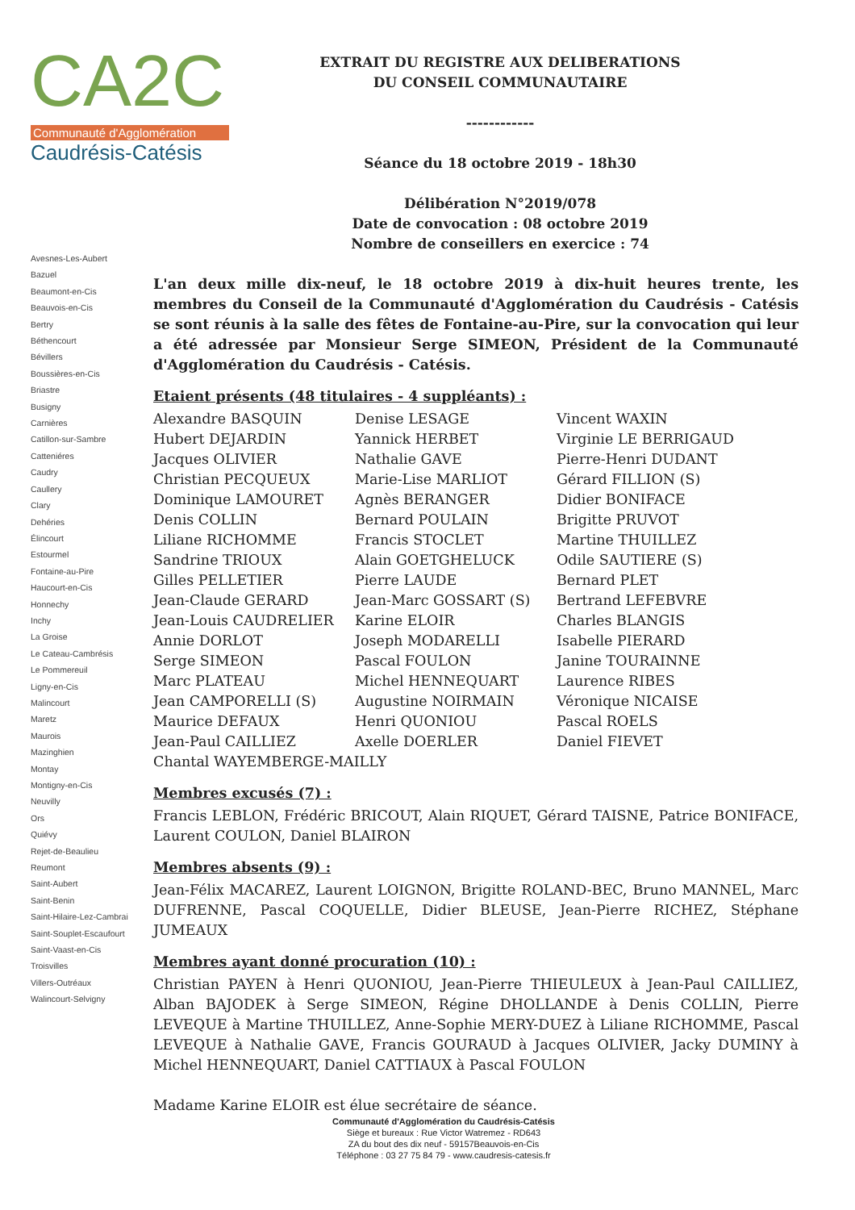CA2C
Communauté d'Agglomération
Caudrésis-Catésis
Avesnes-Les-Aubert
Bazuel
Beaumont-en-Cis
Beauvois-en-Cis
Bertry
Béthencourt
Bévillers
Boussières-en-Cis
Briastre
Busigny
Carnières
Catillon-sur-Sambre
Catteniéres
Caudry
Caullery
Clary
Dehéries
Élincourt
Estourmel
Fontaine-au-Pire
Haucourt-en-Cis
Honnechy
Inchy
La Groise
Le Cateau-Cambrésis
Le Pommereuil
Ligny-en-Cis
Malincourt
Maretz
Maurois
Mazinghien
Montay
Montigny-en-Cis
Neuvilly
Ors
Quiévy
Rejet-de-Beaulieu
Reumont
Saint-Aubert
Saint-Benin
Saint-Hilaire-Lez-Cambrai
Saint-Souplet-Escaufourt
Saint-Vaast-en-Cis
Troisvilles
Villers-Outréaux
Walincourt-Selvigny
EXTRAIT DU REGISTRE AUX DELIBERATIONS
DU CONSEIL COMMUNAUTAIRE
------------
Séance du 18 octobre 2019 - 18h30
Délibération N°2019/078
Date de convocation : 08 octobre 2019
Nombre de conseillers en exercice : 74
L'an deux mille dix-neuf, le 18 octobre 2019 à dix-huit heures trente, les membres du Conseil de la Communauté d'Agglomération du Caudrésis - Catésis se sont réunis à la salle des fêtes de Fontaine-au-Pire, sur la convocation qui leur a été adressée par Monsieur Serge SIMEON, Président de la Communauté d'Agglomération du Caudrésis - Catésis.
Etaient présents (48 titulaires - 4 suppléants) :
Alexandre BASQUIN
Hubert DEJARDIN
Jacques OLIVIER
Christian PECQUEUX
Dominique LAMOURET
Denis COLLIN
Liliane RICHOMME
Sandrine TRIOUX
Gilles PELLETIER
Jean-Claude GERARD
Jean-Louis CAUDRELIER
Annie DORLOT
Serge SIMEON
Marc PLATEAU
Jean CAMPORELLI (S)
Maurice DEFAUX
Jean-Paul CAILLIEZ
Chantal WAYEMBERGE-MAILLY
Denise LESAGE
Yannick HERBET
Nathalie GAVE
Marie-Lise MARLIOT
Agnès BERANGER
Bernard POULAIN
Francis STOCLET
Alain GOETGHELUCK
Pierre LAUDE
Jean-Marc GOSSART (S)
Karine ELOIR
Joseph MODARELLI
Pascal FOULON
Michel HENNEQUART
Augustine NOIRMAIN
Henri QUONIOU
Axelle DOERLER
Vincent WAXIN
Virginie LE BERRIGAUD
Pierre-Henri DUDANT
Gérard FILLION (S)
Didier BONIFACE
Brigitte PRUVOT
Martine THUILLEZ
Odile SAUTIERE (S)
Bernard PLET
Bertrand LEFEBVRE
Charles BLANGIS
Isabelle PIERARD
Janine TOURAINNE
Laurence RIBES
Véronique NICAISE
Pascal ROELS
Daniel FIEVET
Membres excusés (7) :
Francis LEBLON, Frédéric BRICOUT, Alain RIQUET, Gérard TAISNE, Patrice BONIFACE, Laurent COULON, Daniel BLAIRON
Membres absents (9) :
Jean-Félix MACAREZ, Laurent LOIGNON, Brigitte ROLAND-BEC, Bruno MANNEL, Marc DUFRENNE, Pascal COQUELLE, Didier BLEUSE, Jean-Pierre RICHEZ, Stéphane JUMEAUX
Membres ayant donné procuration (10) :
Christian PAYEN à Henri QUONIOU, Jean-Pierre THIEULEUX à Jean-Paul CAILLIEZ, Alban BAJODEK à Serge SIMEON, Régine DHOLLANDE à Denis COLLIN, Pierre LEVEQUE à Martine THUILLEZ, Anne-Sophie MERY-DUEZ à Liliane RICHOMME, Pascal LEVEQUE à Nathalie GAVE, Francis GOURAUD à Jacques OLIVIER, Jacky DUMINY à Michel HENNEQUART, Daniel CATTIAUX à Pascal FOULON
Madame Karine ELOIR est élue secrétaire de séance.
Communauté d'Agglomération du Caudrésis-Catésis
Siège et bureaux : Rue Victor Watremez - RD643
ZA du bout des dix neuf - 59157Beauvois-en-Cis
Téléphone : 03 27 75 84 79 - www.caudresis-catesis.fr